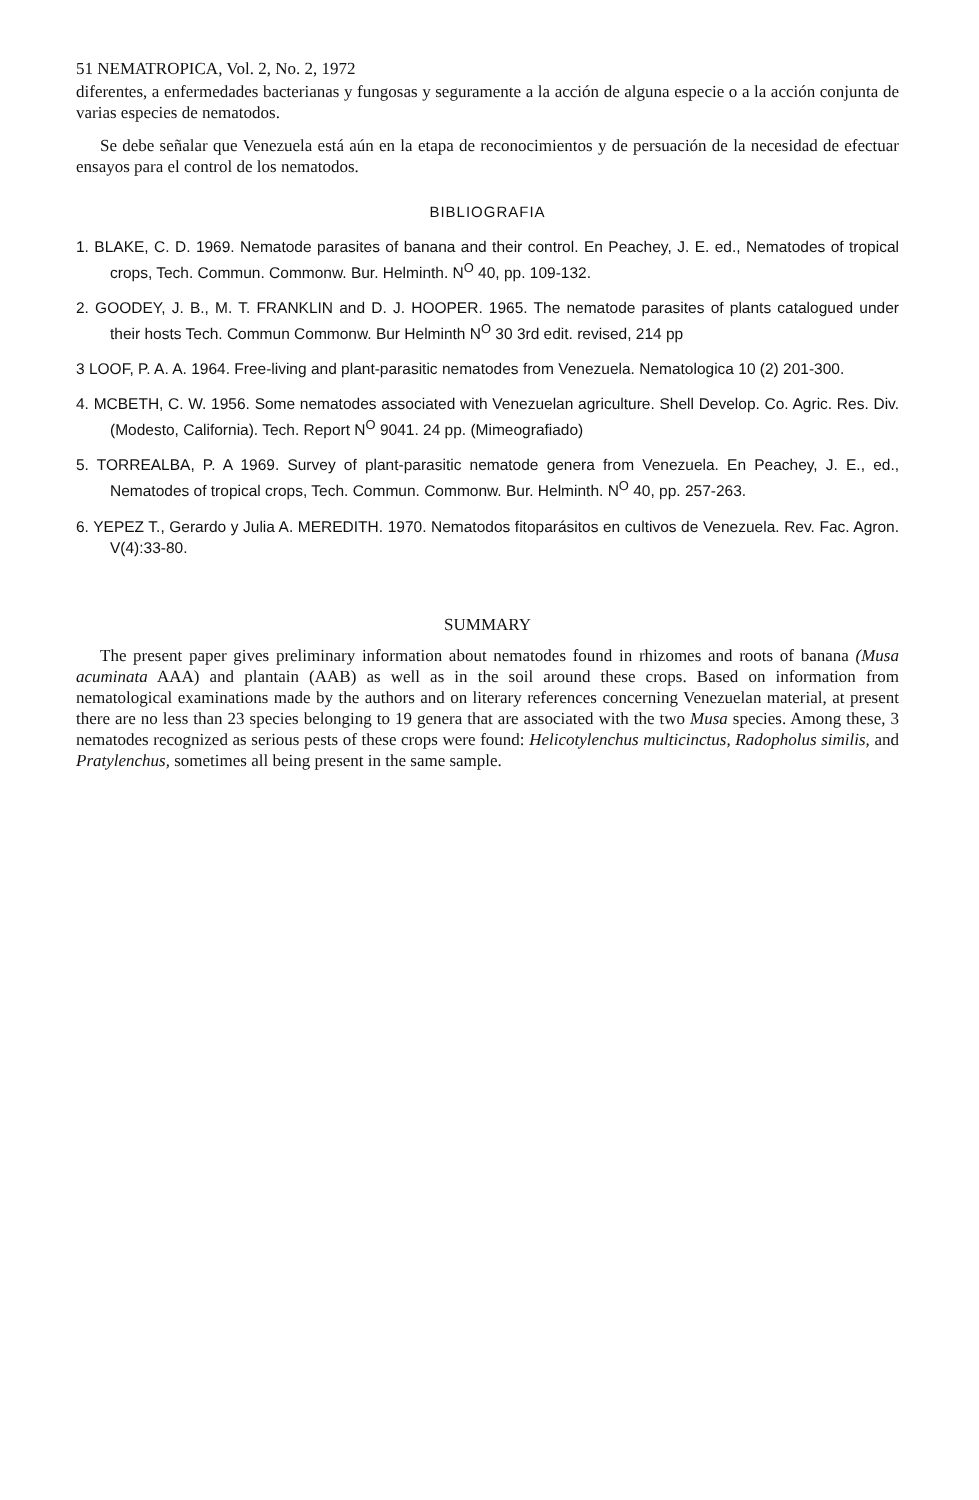51 NEMATROPICA, Vol. 2, No. 2, 1972
diferentes, a enfermedades bacterianas y fungosas y seguramente a la acción de alguna especie o a la acción conjunta de varias especies de nematodos.
Se debe señalar que Venezuela está aún en la etapa de reconocimientos y de persuación de la necesidad de efectuar ensayos para el control de los nematodos.
BIBLIOGRAFIA
1. BLAKE, C. D. 1969. Nematode parasites of banana and their control. En Peachey, J. E. ed., Nematodes of tropical crops, Tech. Commun. Commonw. Bur. Helminth. N<sup>O</sup> 40, pp. 109-132.
2. GOODEY, J. B., M. T. FRANKLIN and D. J. HOOPER. 1965. The nematode parasites of plants catalogued under their hosts Tech. Commun Commonw. Bur Helminth N<sup>O</sup> 30 3rd edit. revised, 214 pp
3 LOOF, P. A. A. 1964. Free-living and plant-parasitic nematodes from Venezuela. Nematologica 10 (2) 201-300.
4. MCBETH, C. W. 1956. Some nematodes associated with Venezuelan agriculture. Shell Develop. Co. Agric. Res. Div. (Modesto, California). Tech. Report N<sup>O</sup> 9041. 24 pp. (Mimeografiado)
5. TORREALBA, P. A 1969. Survey of plant-parasitic nematode genera from Venezuela. En Peachey, J. E., ed., Nematodes of tropical crops, Tech. Commun. Commonw. Bur. Helminth. N<sup>O</sup> 40, pp. 257-263.
6. YEPEZ T., Gerardo y Julia A. MEREDITH. 1970. Nematodos fitoparásitos en cultivos de Venezuela. Rev. Fac. Agron. V(4):33-80.
SUMMARY
The present paper gives preliminary information about nematodes found in rhizomes and roots of banana (Musa acuminata AAA) and plantain (AAB) as well as in the soil around these crops. Based on information from nematological examinations made by the authors and on literary references concerning Venezuelan material, at present there are no less than 23 species belonging to 19 genera that are associated with the two Musa species. Among these, 3 nematodes recognized as serious pests of these crops were found: Helicotylenchus multicinctus, Radopholus similis, and Pratylenchus, sometimes all being present in the same sample.